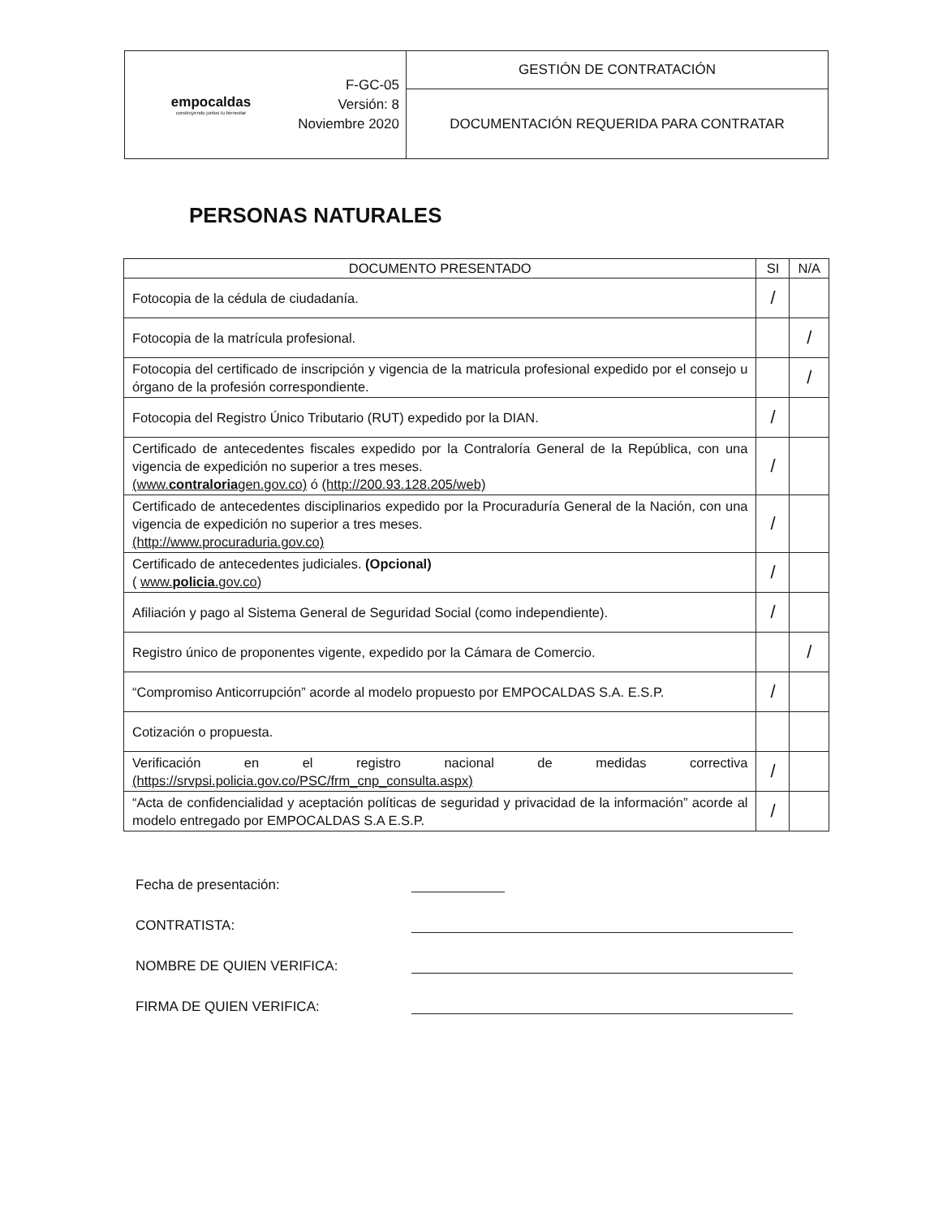| empocaldas construyendo juntos tu bienestar | F-GC-05 Versión: 8 Noviembre 2020 | GESTIÓN DE CONTRATACIÓN |
| | | DOCUMENTACIÓN REQUERIDA PARA CONTRATAR |
PERSONAS NATURALES
| DOCUMENTO PRESENTADO | SI | N/A |
| --- | --- | --- |
| Fotocopia de la cédula de ciudadanía. | / | |
| Fotocopia de la matrícula profesional. | | / |
| Fotocopia del certificado de inscripción y vigencia de la matricula profesional expedido por el consejo u órgano de la profesión correspondiente. | | / |
| Fotocopia del Registro Único Tributario (RUT) expedido por la DIAN. | / | |
| Certificado de antecedentes fiscales expedido por la Contraloría General de la República, con una vigencia de expedición no superior a tres meses. (www. contraloria gen.gov.co) ó (http://200.93.128.205/web) | / | |
| Certificado de antecedentes disciplinarios expedido por la Procuraduría General de la Nación, con una vigencia de expedición no superior a tres meses. (http://www.procuraduria.gov.co) | / | |
| Certificado de antecedentes judiciales. (Opcional) ( www. policia .gov.co ) | / | |
| Afiliación y pago al Sistema General de Seguridad Social (como independiente). | / | |
| Registro único de proponentes vigente, expedido por la Cámara de Comercio. | | / |
| “Compromiso Anticorrupción” acorde al modelo propuesto por EMPOCALDAS S.A. E.S.P. | / | |
| Cotización o propuesta. | | |
| Verificación en el registro nacional de medidas correctiva (https://srvpsi.policia.gov.co/PSC/frm_cnp_consulta.aspx) | / | |
| “Acta de confidencialidad y aceptación políticas de seguridad y privacidad de la información” acorde al modelo entregado por EMPOCALDAS S.A E.S.P. | / | |
Fecha de presentación:
CONTRATISTA:
NOMBRE DE QUIEN VERIFICA:
FIRMA DE QUIEN VERIFICA: